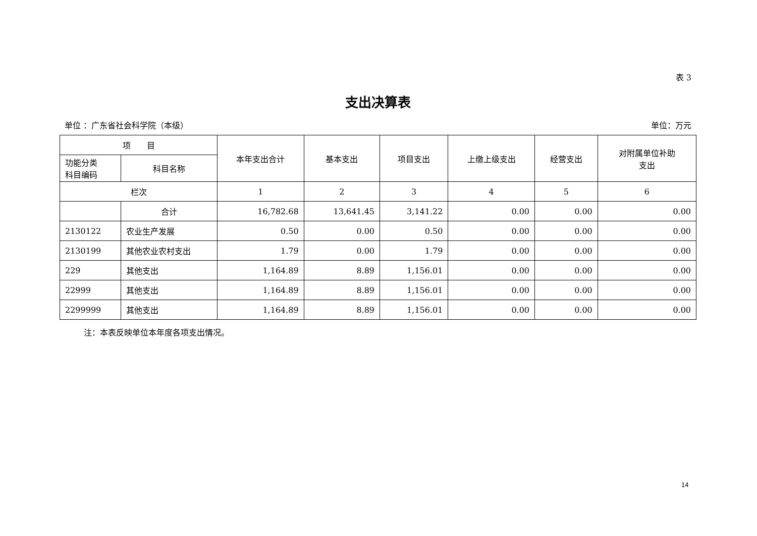表 3
支出决算表
单位 ：广东省社会科学院（本级） 单位：万元
| 项 目 | | 本年支出合计 | 基本支出 | 项目支出 | 上缴上级支出 | 经营支出 | 对附属单位补助 支出 |
| --- | --- | --- | --- | --- | --- | --- | --- |
| 功能分类 科目编码 | 科目名称 | | | | | | |
| 栏次 | | 1 | 2 | 3 | 4 | 5 | 6 |
| | 合计 | 16,782.68 | 13,641.45 | 3,141.22 | 0.00 | 0.00 | 0.00 |
| 2130122 | 农业生产发展 | 0.50 | 0.00 | 0.50 | 0.00 | 0.00 | 0.00 |
| 2130199 | 其他农业农村支出 | 1.79 | 0.00 | 1.79 | 0.00 | 0.00 | 0.00 |
| 229 | 其他支出 | 1,164.89 | 8.89 | 1,156.01 | 0.00 | 0.00 | 0.00 |
| 22999 | 其他支出 | 1,164.89 | 8.89 | 1,156.01 | 0.00 | 0.00 | 0.00 |
| 2299999 | 其他支出 | 1,164.89 | 8.89 | 1,156.01 | 0.00 | 0.00 | 0.00 |
注：本表反映单位本年度各项支出情况。
14